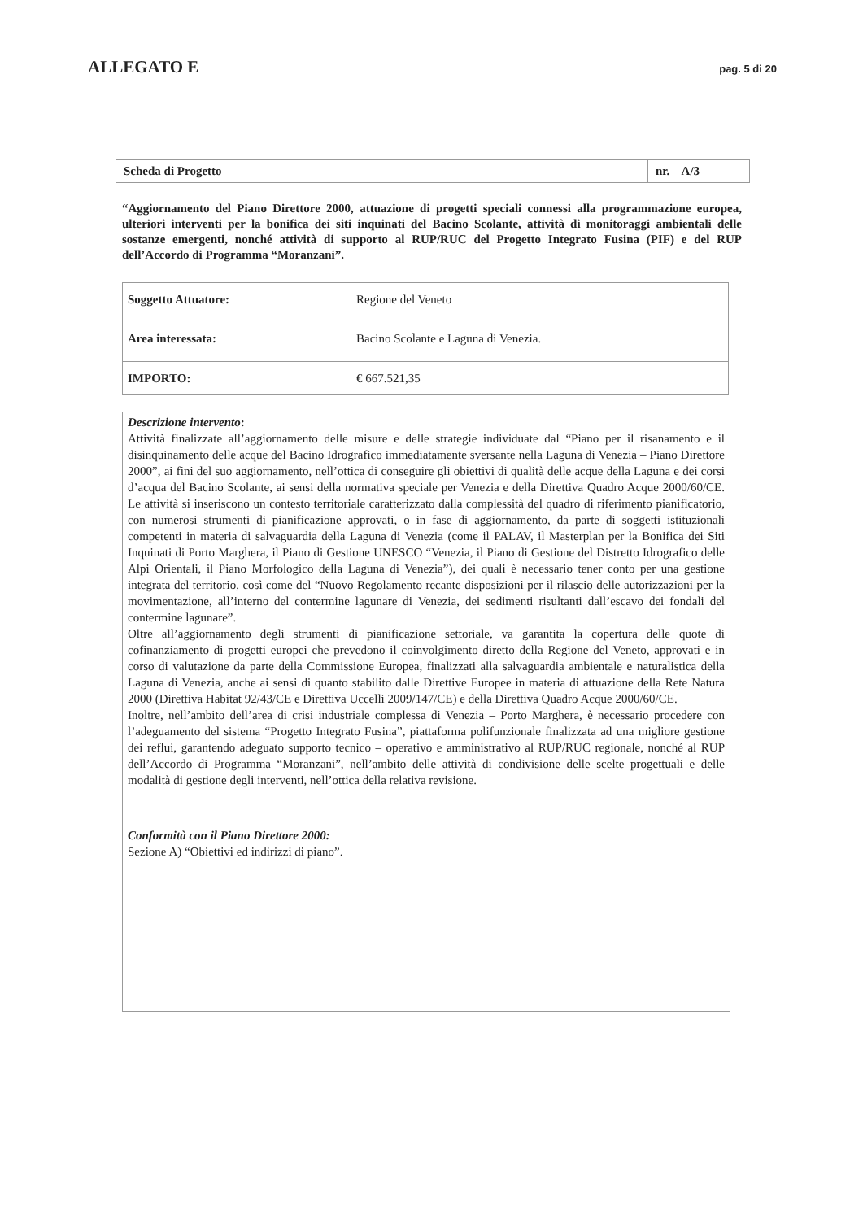ALLEGATO E
pag. 5 di 20
| Scheda di Progetto | nr. A/3 |
“Aggiornamento del Piano Direttore 2000, attuazione di progetti speciali connessi alla programmazione europea, ulteriori interventi per la bonifica dei siti inquinati del Bacino Scolante, attività di monitoraggi ambientali delle sostanze emergenti, nonché attività di supporto al RUP/RUC del Progetto Integrato Fusina (PIF) e del RUP dell’Accordo di Programma “Moranzani”.
| Soggetto Attuatore: | Regione del Veneto |
| Area interessata: | Bacino Scolante e Laguna di Venezia. |
| IMPORTO: | € 667.521,35 |
Descrizione intervento:
Attività finalizzate all’aggiornamento delle misure e delle strategie individuate dal “Piano per il risanamento e il disinquinamento delle acque del Bacino Idrografico immediatamente sversante nella Laguna di Venezia – Piano Direttore 2000”, ai fini del suo aggiornamento, nell’ottica di conseguire gli obiettivi di qualità delle acque della Laguna e dei corsi d’acqua del Bacino Scolante, ai sensi della normativa speciale per Venezia e della Direttiva Quadro Acque 2000/60/CE. Le attività si inseriscono un contesto territoriale caratterizzato dalla complessità del quadro di riferimento pianificatorio, con numerosi strumenti di pianificazione approvati, o in fase di aggiornamento, da parte di soggetti istituzionali competenti in materia di salvaguardia della Laguna di Venezia (come il PALAV, il Masterplan per la Bonifica dei Siti Inquinati di Porto Marghera, il Piano di Gestione UNESCO “Venezia, il Piano di Gestione del Distretto Idrografico delle Alpi Orientali, il Piano Morfologico della Laguna di Venezia”), dei quali è necessario tener conto per una gestione integrata del territorio, così come del “Nuovo Regolamento recante disposizioni per il rilascio delle autorizzazioni per la movimentazione, all’interno del contermine lagunare di Venezia, dei sedimenti risultanti dall’escavo dei fondali del contermine lagunare”.
Oltre all’aggiornamento degli strumenti di pianificazione settoriale, va garantita la copertura delle quote di cofinanziamento di progetti europei che prevedono il coinvolgimento diretto della Regione del Veneto, approvati e in corso di valutazione da parte della Commissione Europea, finalizzati alla salvaguardia ambientale e naturalistica della Laguna di Venezia, anche ai sensi di quanto stabilito dalle Direttive Europee in materia di attuazione della Rete Natura 2000 (Direttiva Habitat 92/43/CE e Direttiva Uccelli 2009/147/CE) e della Direttiva Quadro Acque 2000/60/CE.
Inoltre, nell’ambito dell’area di crisi industriale complessa di Venezia – Porto Marghera, è necessario procedere con l’adeguamento del sistema “Progetto Integrato Fusina”, piattaforma polifunzionale finalizzata ad una migliore gestione dei reflui, garantendo adeguato supporto tecnico – operativo e amministrativo al RUP/RUC regionale, nonché al RUP dell’Accordo di Programma “Moranzani”, nell’ambito delle attività di condivisione delle scelte progettuali e delle modalità di gestione degli interventi, nell’ottica della relativa revisione.
Conformità con il Piano Direttore 2000:
Sezione A) “Obiettivi ed indirizzi di piano”.